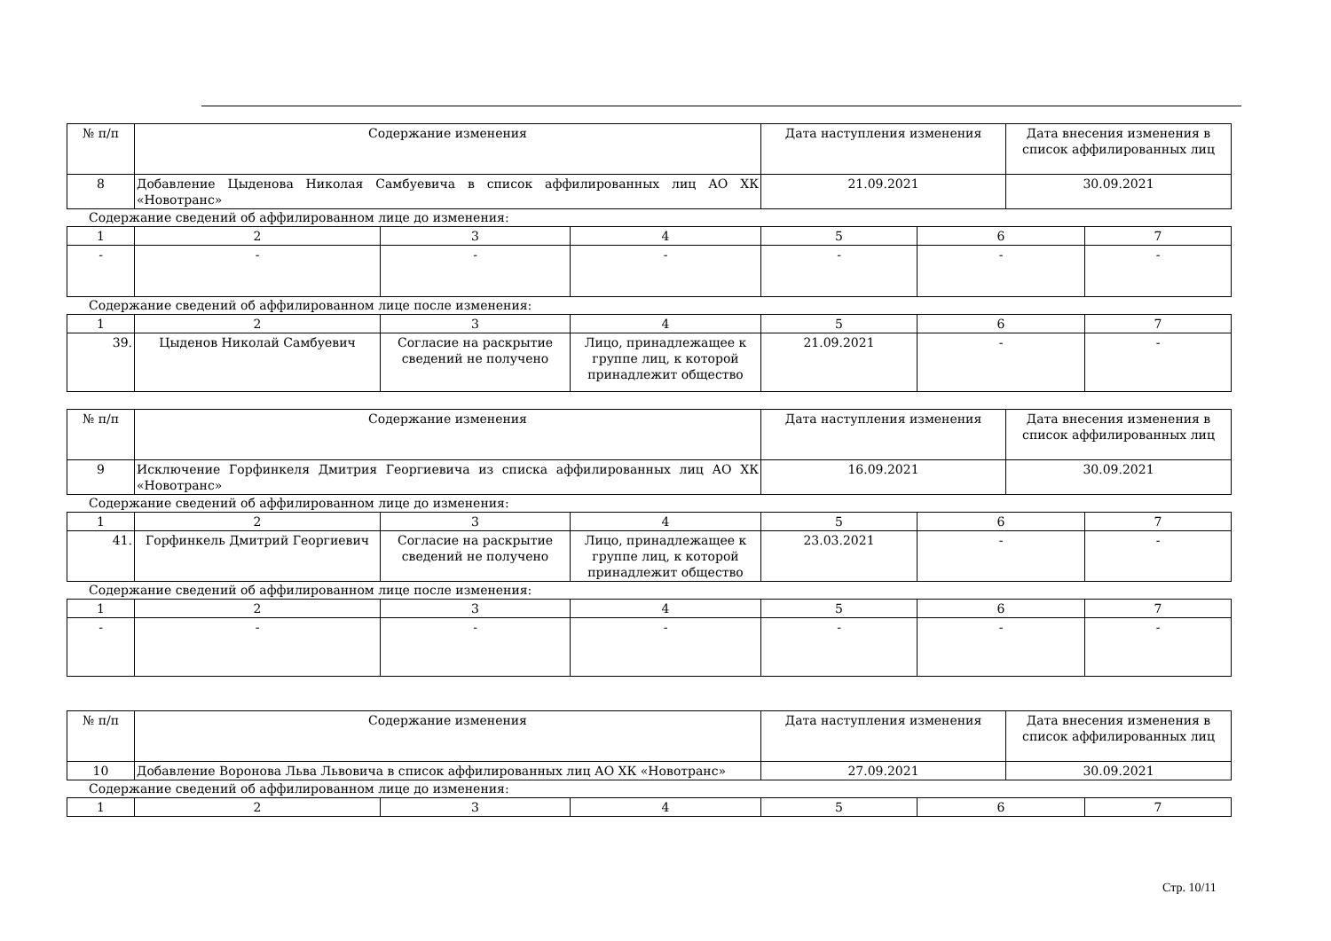| № п/п | Содержание изменения | Дата наступления изменения | Дата внесения изменения в список аффилированных лиц |
| 8 | Добавление Цыденова Николая Самбуевича в список аффилированных лиц АО ХК «Новотранс» | 21.09.2021 | 30.09.2021 |
Содержание сведений об аффилированном лице до изменения:
| 1 | 2 | 3 | 4 | 5 | 6 | 7 |
| - | - | - | - | - | - | - |
Содержание сведений об аффилированном лице после изменения:
| 1 | 2 | 3 | 4 | 5 | 6 | 7 |
| 39. | Цыденов Николай Самбуевич | Согласие на раскрытие сведений не получено | Лицо, принадлежащее к группе лиц, к которой принадлежит общество | 21.09.2021 | - | - |
| № п/п | Содержание изменения | Дата наступления изменения | Дата внесения изменения в список аффилированных лиц |
| 9 | Исключение Горфинкеля Дмитрия Георгиевича из списка аффилированных лиц АО ХК «Новотранс» | 16.09.2021 | 30.09.2021 |
Содержание сведений об аффилированном лице до изменения:
| 1 | 2 | 3 | 4 | 5 | 6 | 7 |
| 41. | Горфинкель Дмитрий Георгиевич | Согласие на раскрытие сведений не получено | Лицо, принадлежащее к группе лиц, к которой принадлежит общество | 23.03.2021 | - | - |
Содержание сведений об аффилированном лице после изменения:
| 1 | 2 | 3 | 4 | 5 | 6 | 7 |
| - | - | - | - | - | - | - |
| № п/п | Содержание изменения | Дата наступления изменения | Дата внесения изменения в список аффилированных лиц |
| 10 | Добавление Воронова Льва Львовича в список аффилированных лиц АО ХК «Новотранс» | 27.09.2021 | 30.09.2021 |
Содержание сведений об аффилированном лице до изменения:
| 1 | 2 | 3 | 4 | 5 | 6 | 7 |
Стр. 10/11